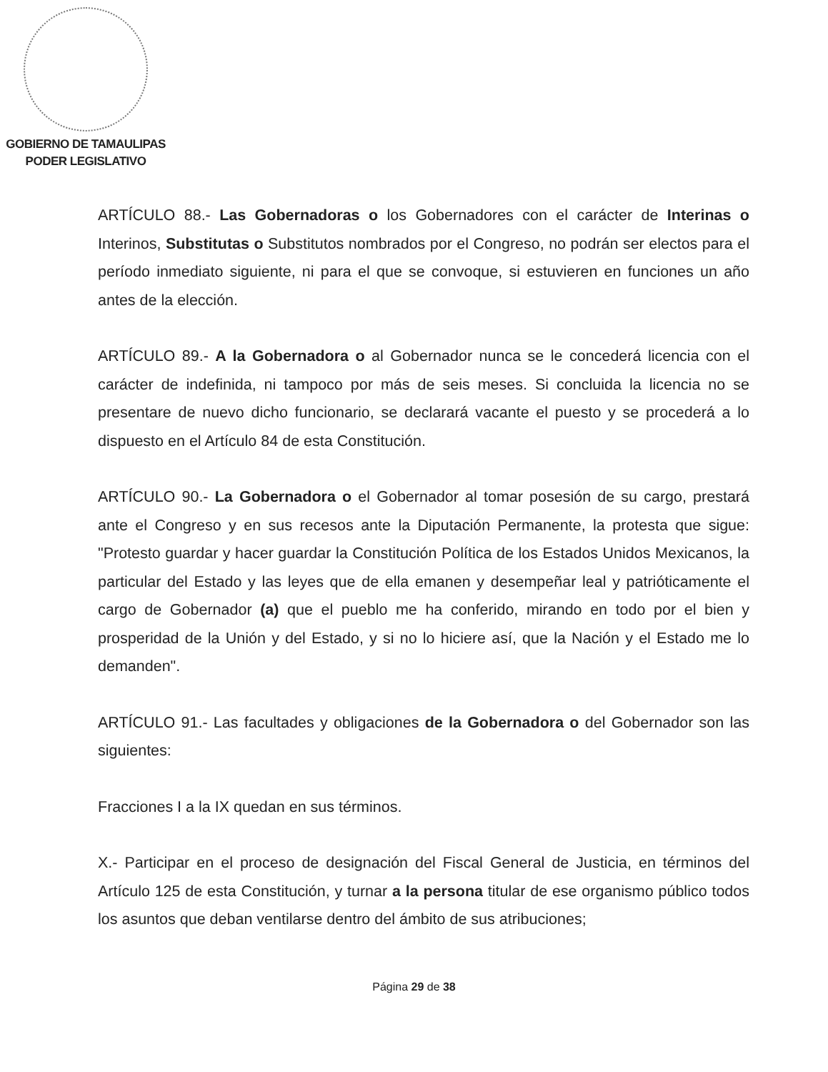GOBIERNO DE TAMAULIPAS
PODER LEGISLATIVO
ARTÍCULO 88.- Las Gobernadoras o los Gobernadores con el carácter de Interinas o Interinos, Substitutas o Substitutos nombrados por el Congreso, no podrán ser electos para el período inmediato siguiente, ni para el que se convoque, si estuvieren en funciones un año antes de la elección.
ARTÍCULO 89.- A la Gobernadora o al Gobernador nunca se le concederá licencia con el carácter de indefinida, ni tampoco por más de seis meses. Si concluida la licencia no se presentare de nuevo dicho funcionario, se declarará vacante el puesto y se procederá a lo dispuesto en el Artículo 84 de esta Constitución.
ARTÍCULO 90.- La Gobernadora o el Gobernador al tomar posesión de su cargo, prestará ante el Congreso y en sus recesos ante la Diputación Permanente, la protesta que sigue: "Protesto guardar y hacer guardar la Constitución Política de los Estados Unidos Mexicanos, la particular del Estado y las leyes que de ella emanen y desempeñar leal y patrióticamente el cargo de Gobernador (a) que el pueblo me ha conferido, mirando en todo por el bien y prosperidad de la Unión y del Estado, y si no lo hiciere así, que la Nación y el Estado me lo demanden".
ARTÍCULO 91.- Las facultades y obligaciones de la Gobernadora o del Gobernador son las siguientes:
Fracciones I a la IX quedan en sus términos.
X.- Participar en el proceso de designación del Fiscal General de Justicia, en términos del Artículo 125 de esta Constitución, y turnar a la persona titular de ese organismo público todos los asuntos que deban ventilarse dentro del ámbito de sus atribuciones;
Página 29 de 38